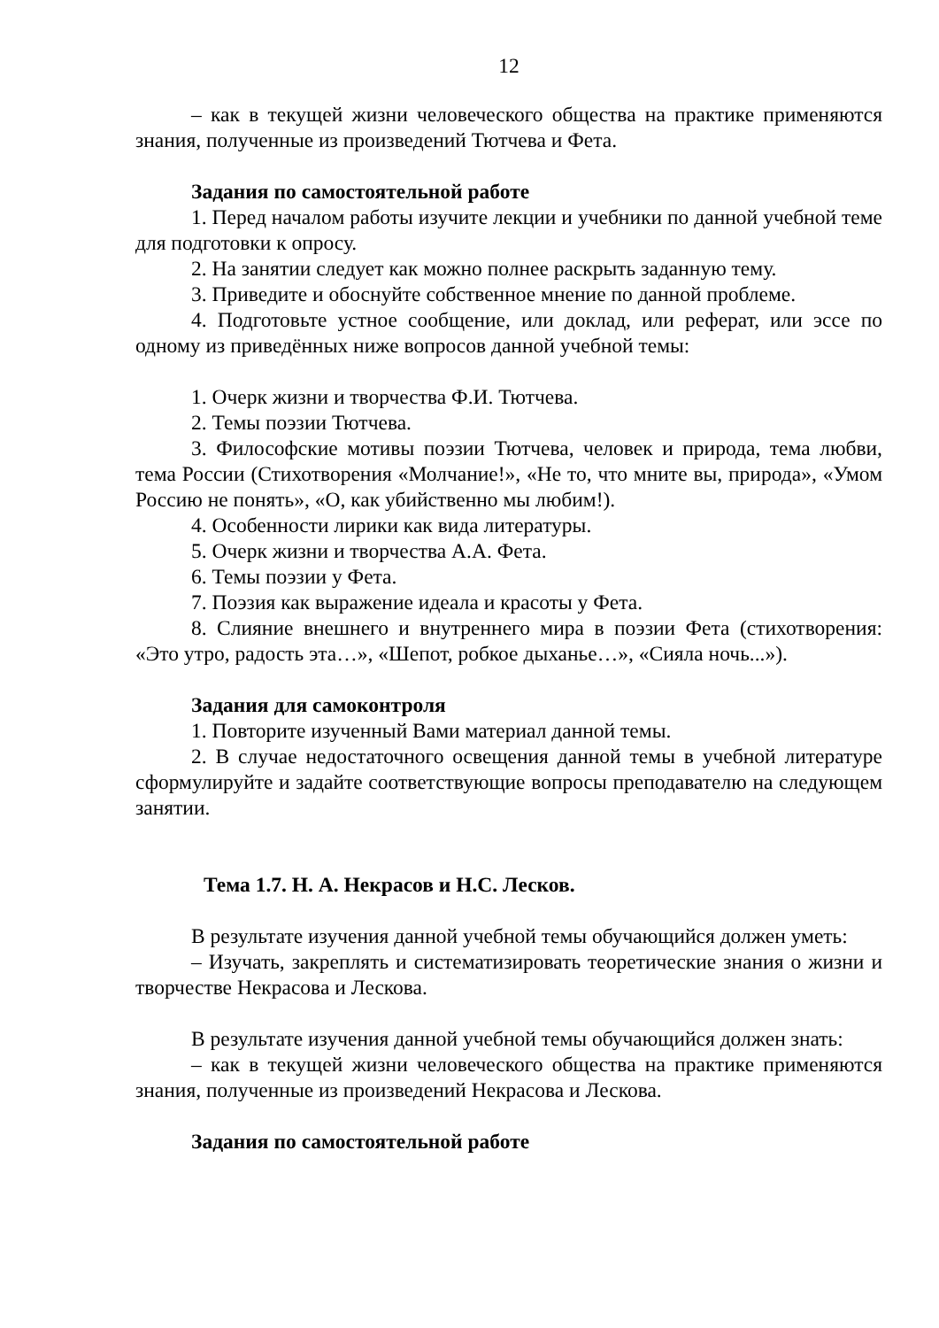12
– как в текущей жизни человеческого общества на практике применяются знания, полученные из произведений Тютчева и Фета.
Задания по самостоятельной работе
1. Перед началом работы изучите лекции и учебники по данной учебной теме для подготовки к опросу.
2. На занятии следует как можно полнее раскрыть заданную тему.
3. Приведите и обоснуйте собственное мнение по данной проблеме.
4. Подготовьте устное сообщение, или доклад, или реферат, или эссе по одному из приведённых ниже вопросов данной учебной темы:
1. Очерк жизни и творчества Ф.И. Тютчева.
2. Темы поэзии Тютчева.
3. Философские мотивы поэзии Тютчева, человек и природа, тема любви, тема России (Стихотворения «Молчание!», «Не то, что мните вы, природа», «Умом Россию не понять», «О, как убийственно мы любим!).
4. Особенности лирики как вида литературы.
5. Очерк жизни и творчества А.А. Фета.
6. Темы поэзии у Фета.
7. Поэзия как выражение идеала и красоты у Фета.
8. Слияние внешнего и внутреннего мира в поэзии Фета (стихотворения: «Это утро, радость эта…», «Шепот, робкое дыханье…», «Сияла ночь...»).
Задания для самоконтроля
1. Повторите изученный Вами материал данной темы.
2. В случае недостаточного освещения данной темы в учебной литературе сформулируйте и задайте соответствующие вопросы преподавателю на следующем занятии.
Тема 1.7. Н. А. Некрасов и Н.С. Лесков.
В результате изучения данной учебной темы обучающийся должен уметь:
– Изучать, закреплять и систематизировать теоретические знания о жизни и творчестве Некрасова и Лескова.
В результате изучения данной учебной темы обучающийся должен знать:
– как в текущей жизни человеческого общества на практике применяются знания, полученные из произведений Некрасова и Лескова.
Задания по самостоятельной работе